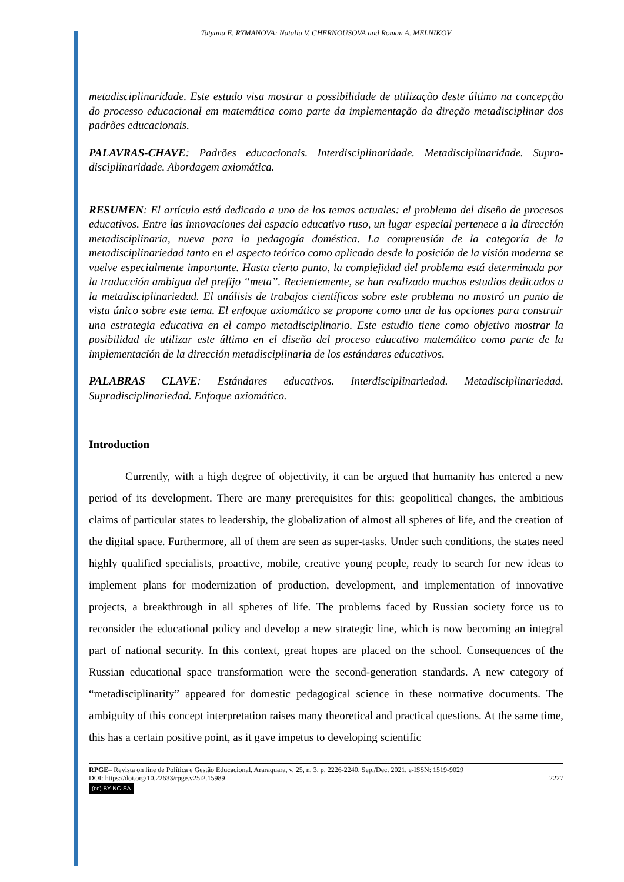Tatyana E. RYMANOVA; Natalia V. CHERNOUSOVA and Roman A. MELNIKOV
metadisciplinaridade. Este estudo visa mostrar a possibilidade de utilização deste último na concepção do processo educacional em matemática como parte da implementação da direção metadisciplinar dos padrões educacionais.
PALAVRAS-CHAVE: Padrões educacionais. Interdisciplinaridade. Metadisciplinaridade. Supra-disciplinaridade. Abordagem axiomática.
RESUMEN: El artículo está dedicado a uno de los temas actuales: el problema del diseño de procesos educativos. Entre las innovaciones del espacio educativo ruso, un lugar especial pertenece a la dirección metadisciplinaria, nueva para la pedagogía doméstica. La comprensión de la categoría de la metadisciplinariedad tanto en el aspecto teórico como aplicado desde la posición de la visión moderna se vuelve especialmente importante. Hasta cierto punto, la complejidad del problema está determinada por la traducción ambigua del prefijo “meta”. Recientemente, se han realizado muchos estudios dedicados a la metadisciplinariedad. El análisis de trabajos científicos sobre este problema no mostró un punto de vista único sobre este tema. El enfoque axiomático se propone como una de las opciones para construir una estrategia educativa en el campo metadisciplinario. Este estudio tiene como objetivo mostrar la posibilidad de utilizar este último en el diseño del proceso educativo matemático como parte de la implementación de la dirección metadisciplinaria de los estándares educativos.
PALABRAS CLAVE: Estándares educativos. Interdisciplinariedad. Metadisciplinariedad. Supradisciplinariedad. Enfoque axiomático.
Introduction
Currently, with a high degree of objectivity, it can be argued that humanity has entered a new period of its development. There are many prerequisites for this: geopolitical changes, the ambitious claims of particular states to leadership, the globalization of almost all spheres of life, and the creation of the digital space. Furthermore, all of them are seen as super-tasks. Under such conditions, the states need highly qualified specialists, proactive, mobile, creative young people, ready to search for new ideas to implement plans for modernization of production, development, and implementation of innovative projects, a breakthrough in all spheres of life. The problems faced by Russian society force us to reconsider the educational policy and develop a new strategic line, which is now becoming an integral part of national security. In this context, great hopes are placed on the school. Consequences of the Russian educational space transformation were the second-generation standards. A new category of “metadisciplinarity” appeared for domestic pedagogical science in these normative documents. The ambiguity of this concept interpretation raises many theoretical and practical questions. At the same time, this has a certain positive point, as it gave impetus to developing scientific
RPGE– Revista on line de Política e Gestão Educacional, Araraquara, v. 25, n. 3, p. 2226-2240, Sep./Dec. 2021. e-ISSN: 1519-9029
DOI: https://doi.org/10.22633/rpge.v25i2.15989 2227
(cc) BY-NC-SA